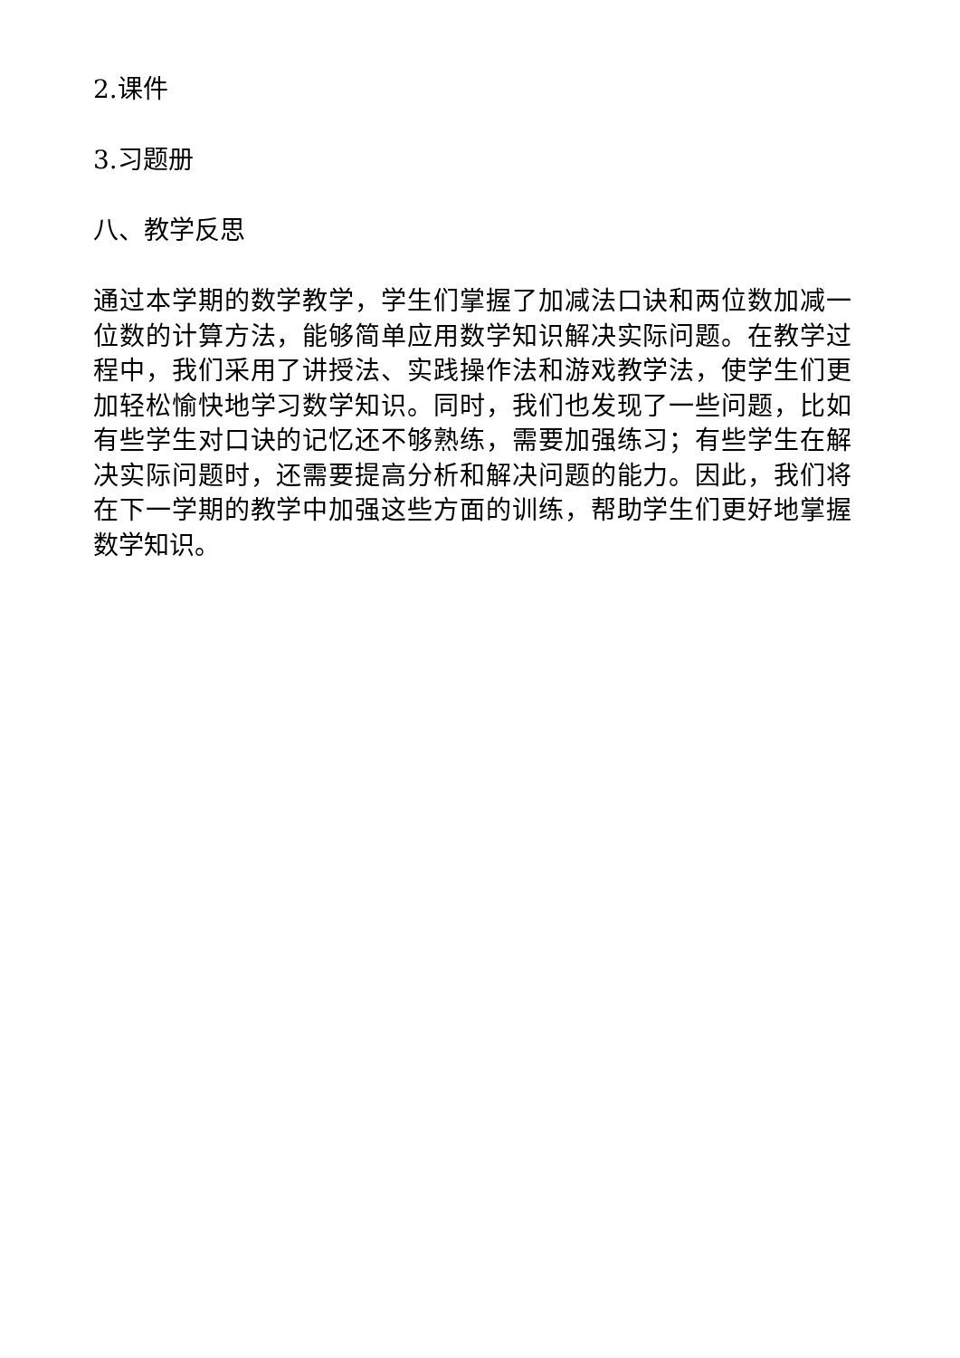2.课件
3.习题册
八、教学反思
通过本学期的数学教学，学生们掌握了加减法口诀和两位数加减一位数的计算方法，能够简单应用数学知识解决实际问题。在教学过程中，我们采用了讲授法、实践操作法和游戏教学法，使学生们更加轻松愉快地学习数学知识。同时，我们也发现了一些问题，比如有些学生对口诀的记忆还不够熟练，需要加强练习；有些学生在解决实际问题时，还需要提高分析和解决问题的能力。因此，我们将在下一学期的教学中加强这些方面的训练，帮助学生们更好地掌握数学知识。